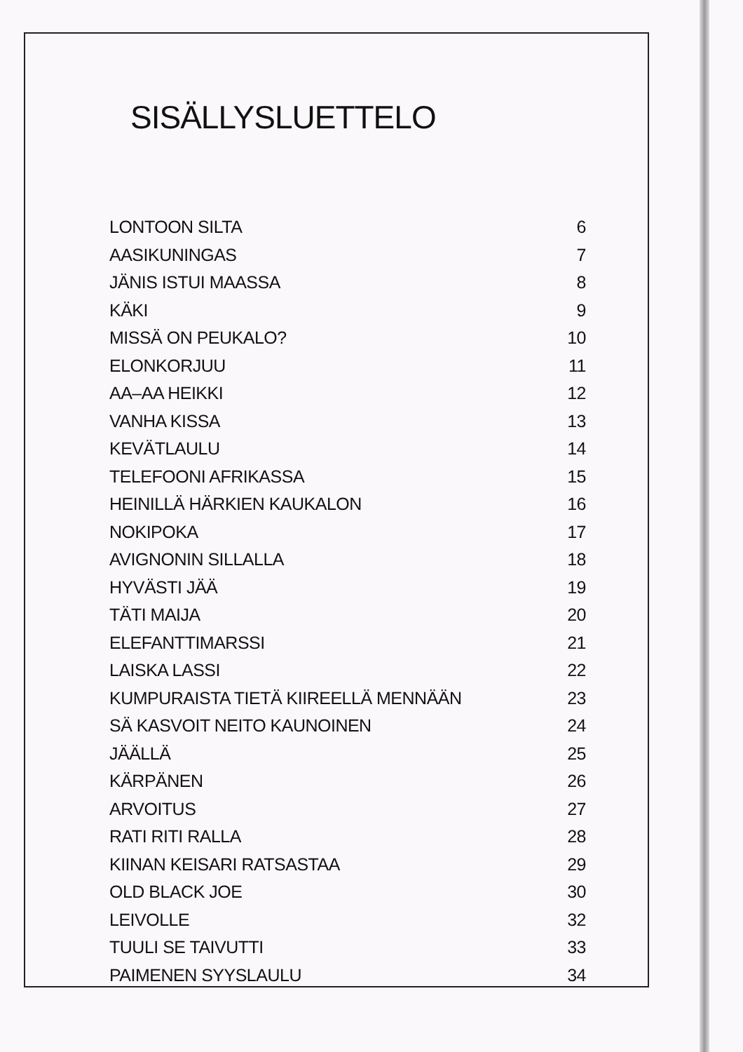SISÄLLYSLUETTELO
LONTOON SILTA 6
AASIKUNINGAS 7
JÄNIS ISTUI MAASSA 8
KÄKI 9
MISSÄ ON PEUKALO? 10
ELONKORJUU 11
AA–AA HEIKKI 12
VANHA KISSA 13
KEVÄTLAULU 14
TELEFOONI AFRIKASSA 15
HEINILLÄ HÄRKIEN KAUKALON 16
NOKIPOKA 17
AVIGNONIN SILLALLA 18
HYVÄSTI JÄÄ 19
TÄTI MAIJA 20
ELEFANTTIMARSSI 21
LAISKA LASSI 22
KUMPURAISTA TIETÄ KIIREELLÄ MENNÄÄN 23
SÄ KASVOIT NEITO KAUNOINEN 24
JÄÄLLÄ 25
KÄRPÄNEN 26
ARVOITUS 27
RATI RITI RALLA 28
KIINAN KEISARI RATSASTAA 29
OLD BLACK JOE 30
LEIVOLLE 32
TUULI SE TAIVUTTI 33
PAIMENEN SYYSLAULU 34